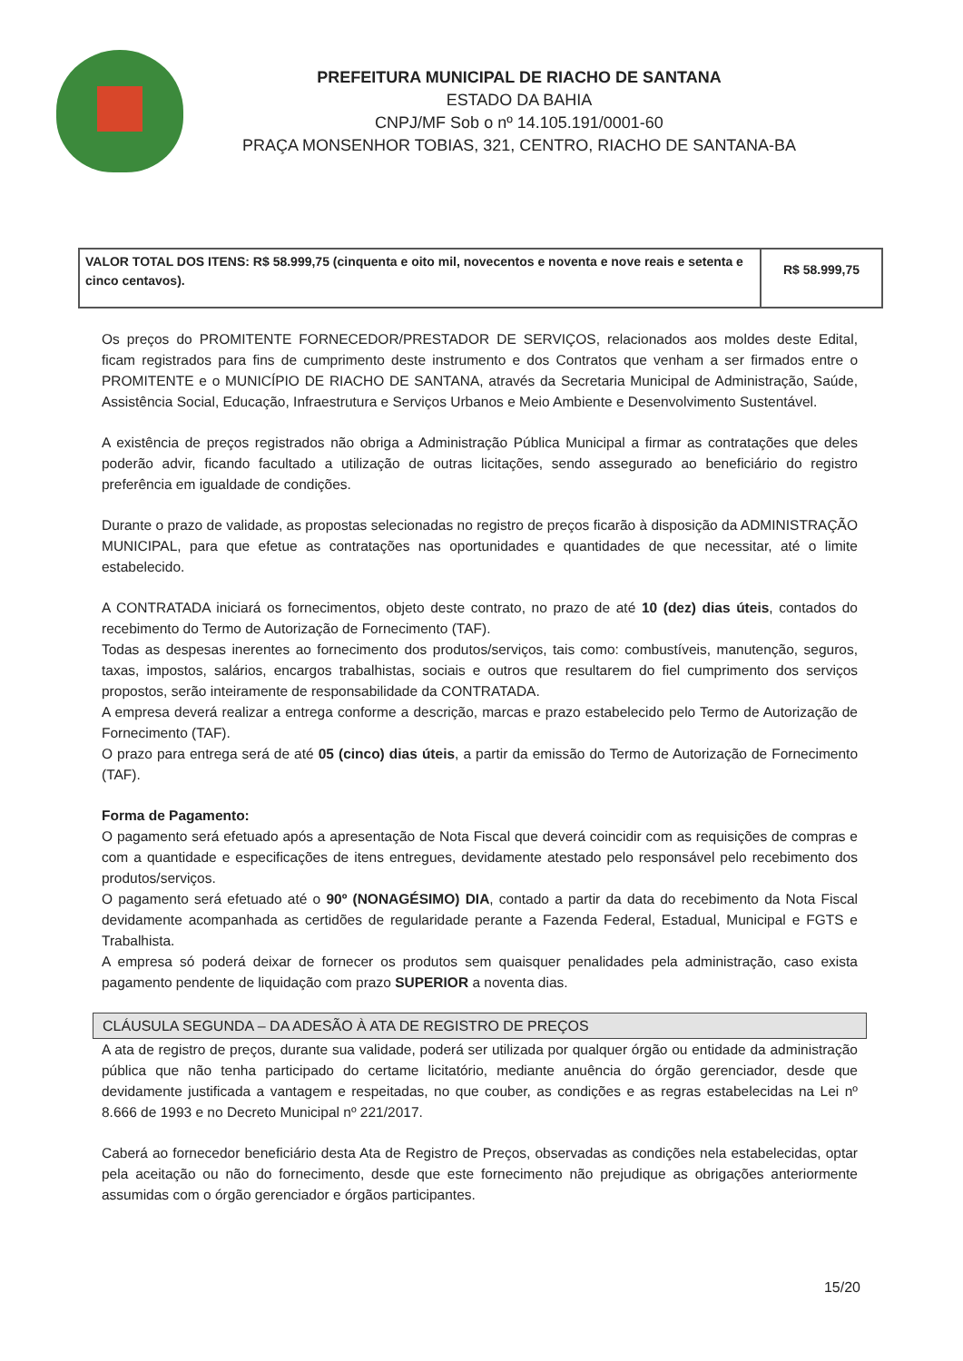PREFEITURA MUNICIPAL DE RIACHO DE SANTANA
ESTADO DA BAHIA
CNPJ/MF Sob o nº 14.105.191/0001-60
PRAÇA MONSENHOR TOBIAS, 321, CENTRO, RIACHO DE SANTANA-BA
| VALOR TOTAL DOS ITENS: R$ 58.999,75 (cinquenta e oito mil, novecentos e noventa e nove reais e setenta e cinco centavos). | R$ 58.999,75 |
Os preços do PROMITENTE FORNECEDOR/PRESTADOR DE SERVIÇOS, relacionados aos moldes deste Edital, ficam registrados para fins de cumprimento deste instrumento e dos Contratos que venham a ser firmados entre o PROMITENTE e o MUNICÍPIO DE RIACHO DE SANTANA, através da Secretaria Municipal de Administração, Saúde, Assistência Social, Educação, Infraestrutura e Serviços Urbanos e Meio Ambiente e Desenvolvimento Sustentável.
A existência de preços registrados não obriga a Administração Pública Municipal a firmar as contratações que deles poderão advir, ficando facultado a utilização de outras licitações, sendo assegurado ao beneficiário do registro preferência em igualdade de condições.
Durante o prazo de validade, as propostas selecionadas no registro de preços ficarão à disposição da ADMINISTRAÇÃO MUNICIPAL, para que efetue as contratações nas oportunidades e quantidades de que necessitar, até o limite estabelecido.
A CONTRATADA iniciará os fornecimentos, objeto deste contrato, no prazo de até 10 (dez) dias úteis, contados do recebimento do Termo de Autorização de Fornecimento (TAF).
Todas as despesas inerentes ao fornecimento dos produtos/serviços, tais como: combustíveis, manutenção, seguros, taxas, impostos, salários, encargos trabalhistas, sociais e outros que resultarem do fiel cumprimento dos serviços propostos, serão inteiramente de responsabilidade da CONTRATADA.
A empresa deverá realizar a entrega conforme a descrição, marcas e prazo estabelecido pelo Termo de Autorização de Fornecimento (TAF).
O prazo para entrega será de até 05 (cinco) dias úteis, a partir da emissão do Termo de Autorização de Fornecimento (TAF).
Forma de Pagamento:
O pagamento será efetuado após a apresentação de Nota Fiscal que deverá coincidir com as requisições de compras e com a quantidade e especificações de itens entregues, devidamente atestado pelo responsável pelo recebimento dos produtos/serviços.
O pagamento será efetuado até o 90º (NONAGÉSIMO) DIA, contado a partir da data do recebimento da Nota Fiscal devidamente acompanhada as certidões de regularidade perante a Fazenda Federal, Estadual, Municipal e FGTS e Trabalhista.
A empresa só poderá deixar de fornecer os produtos sem quaisquer penalidades pela administração, caso exista pagamento pendente de liquidação com prazo SUPERIOR a noventa dias.
CLÁUSULA SEGUNDA – DA ADESÃO À ATA DE REGISTRO DE PREÇOS
A ata de registro de preços, durante sua validade, poderá ser utilizada por qualquer órgão ou entidade da administração pública que não tenha participado do certame licitatório, mediante anuência do órgão gerenciador, desde que devidamente justificada a vantagem e respeitadas, no que couber, as condições e as regras estabelecidas na Lei nº 8.666 de 1993 e no Decreto Municipal nº 221/2017.
Caberá ao fornecedor beneficiário desta Ata de Registro de Preços, observadas as condições nela estabelecidas, optar pela aceitação ou não do fornecimento, desde que este fornecimento não prejudique as obrigações anteriormente assumidas com o órgão gerenciador e órgãos participantes.
15/20